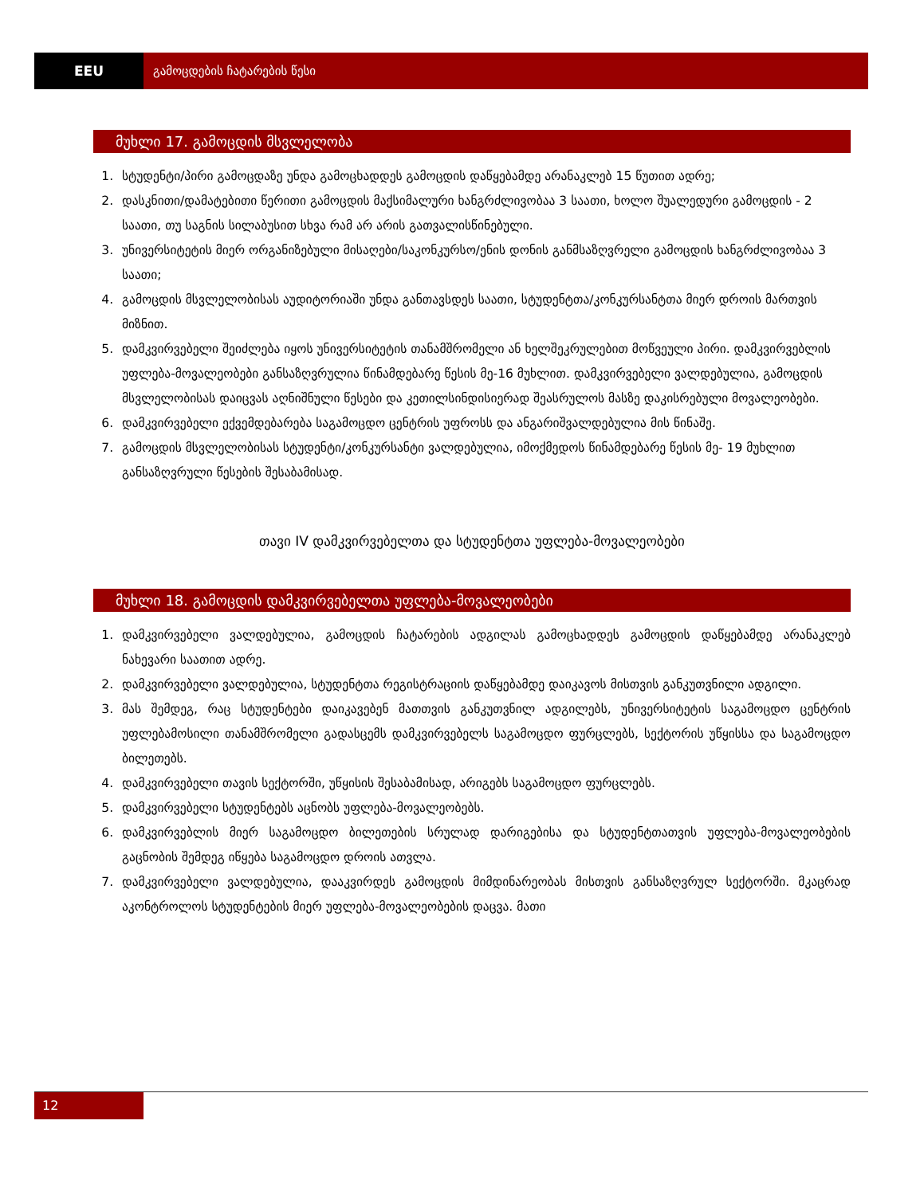EEU გამოცდების ჩატარების წესი
მუხლი 17. გამოცდის მსვლელობა
1. სტუდენტი/პირი გამოცდაზე უნდა გამოცხადდეს გამოცდის დაწყებამდე არანაკლებ 15 წუთით ადრე;
2. დასკნითი/დამატებითი წერითი გამოცდის მაქსიმალური ხანგრძლივობაა 3 საათი, ხოლო შუალედური გამოცდის - 2 საათი, თუ საგნის სილაბუსით სხვა რამ არ არის გათვალისწინებული.
3. უნივერსიტეტის მიერ ორგანიზებული მისაღები/საკონკურსო/ენის დონის განმსაზღვრელი გამოცდის ხანგრძლივობაა 3 საათი;
4. გამოცდის მსვლელობისას აუდიტორიაში უნდა განთავსდეს საათი, სტუდენტთა/კონკურსანტთა მიერ დროის მართვის მიზნით.
5. დამკვირვებელი შეიძლება იყოს უნივერსიტეტის თანამშრომელი ან ხელშეკრულებით მოწვეული პირი. დამკვირვებლის უფლება-მოვალეობები განსაზღვრულია წინამდებარე წესის მე-16 მუხლით. დამკვირვებელი ვალდებულია, გამოცდის მსვლელობისას დაიცვას აღნიშნული წესები და კეთილსინდისიერად შეასრულოს მასზე დაკისრებული მოვალეობები.
6. დამკვირვებელი ექვემდებარება საგამოცდო ცენტრის უფროსს და ანგარიშვალდებულია მის წინაშე.
7. გამოცდის მსვლელობისას სტუდენტი/კონკურსანტი ვალდებულია, იმოქმედოს წინამდებარე წესის მე- 19 მუხლით განსაზღვრული წესების შესაბამისად.
თავი IV დამკვირვებელთა და სტუდენტთა უფლება-მოვალეობები
მუხლი 18. გამოცდის დამკვირვებელთა უფლება-მოვალეობები
1. დამკვირვებელი ვალდებულია, გამოცდის ჩატარების ადგილას გამოცხადდეს გამოცდის დაწყებამდე არანაკლებ ნახევარი საათით ადრე.
2. დამკვირვებელი ვალდებულია, სტუდენტთა რეგისტრაციის დაწყებამდე დაიკავოს მისთვის განკუთვნილი ადგილი.
3. მას შემდეგ, რაც სტუდენტები დაიკავებენ მათთვის განკუთვნილ ადგილებს, უნივერსიტეტის საგამოცდო ცენტრის უფლებამოსილი თანამშრომელი გადასცემს დამკვირვებელს საგამოცდო ფურცლებს, სექტორის უწყისსა და საგამოცდო ბილეთებს.
4. დამკვირვებელი თავის სექტორში, უწყისის შესაბამისად, არიგებს საგამოცდო ფურცლებს.
5. დამკვირვებელი სტუდენტებს აცნობს უფლება-მოვალეობებს.
6. დამკვირვებლის მიერ საგამოცდო ბილეთების სრულად დარიგებისა და სტუდენტთათვის უფლება-მოვალეობების გაცნობის შემდეგ იწყება საგამოცდო დროის ათვლა.
7. დამკვირვებელი ვალდებულია, დააკვირდეს გამოცდის მიმდინარეობას მისთვის განსაზღვრულ სექტორში. მკაცრად აკონტროლოს სტუდენტების მიერ უფლება-მოვალეობების დაცვა. მათი
12